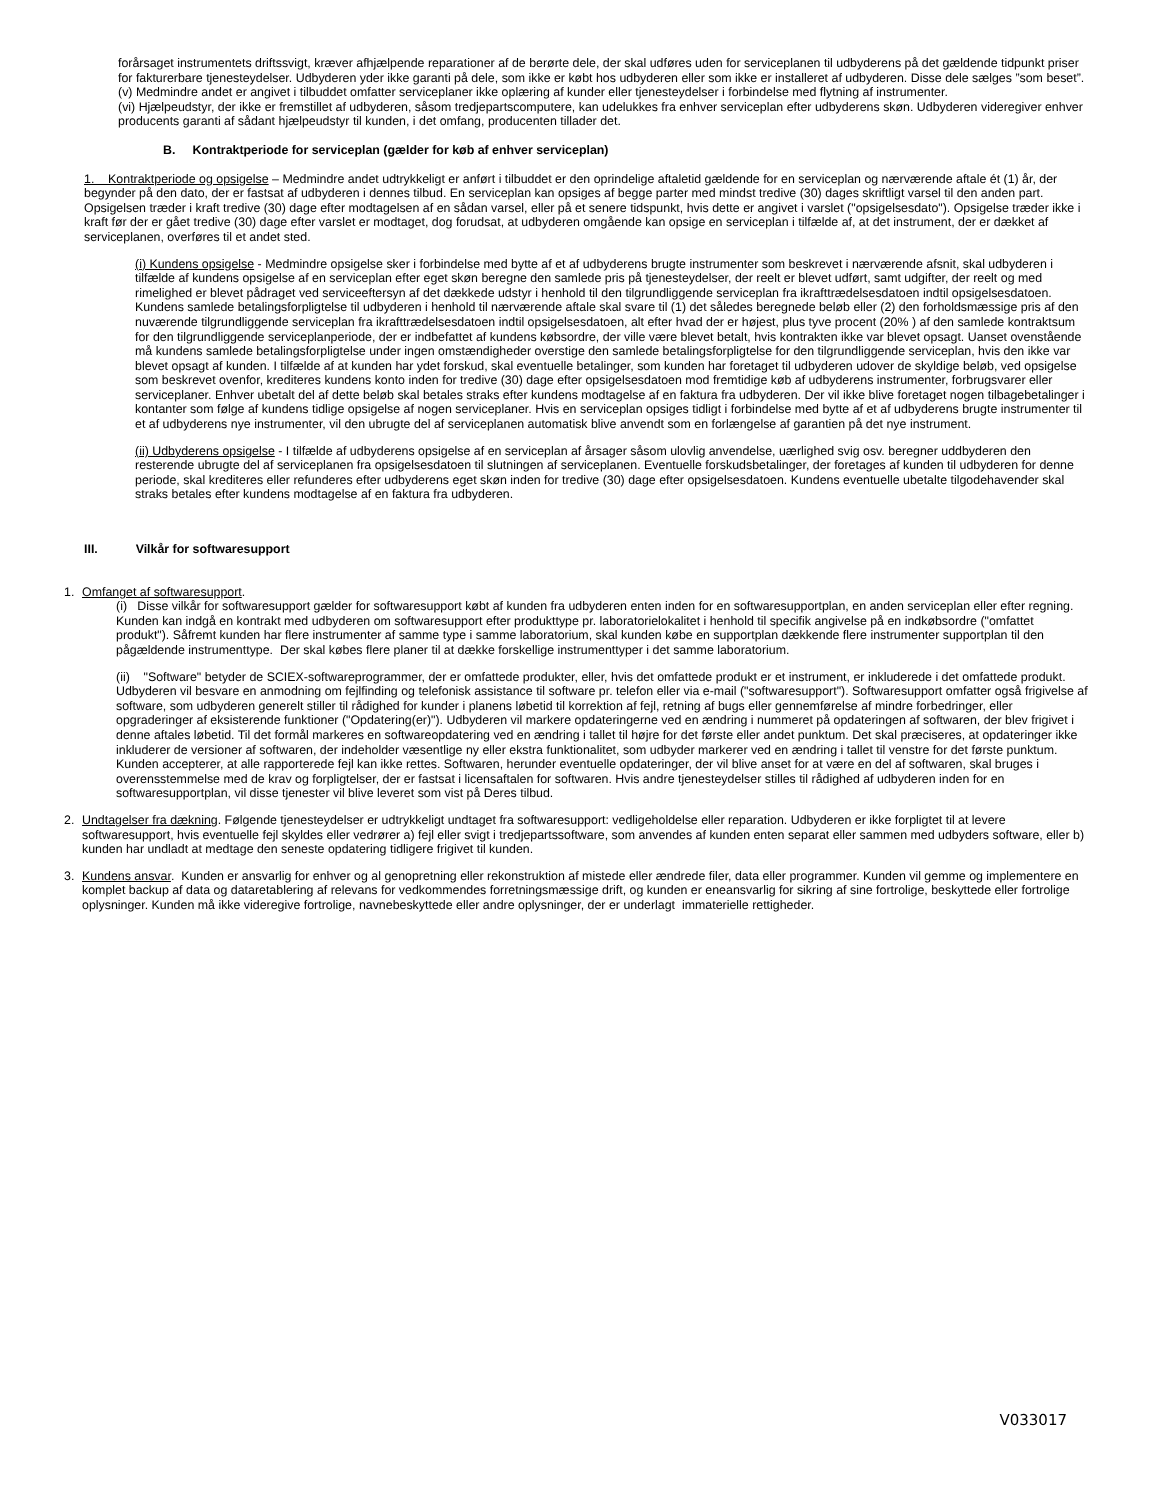forårsaget instrumentets driftssvigt, kræver afhjælpende reparationer af de berørte dele, der skal udføres uden for serviceplanen til udbyderens på det gældende tidpunkt priser for fakturerbare tjenesteydelser. Udbyderen yder ikke garanti på dele, som ikke er købt hos udbyderen eller som ikke er installeret af udbyderen. Disse dele sælges ”som beset”.
(v) Medmindre andet er angivet i tilbuddet omfatter serviceplaner ikke oplæring af kunder eller tjenesteydelser i forbindelse med flytning af instrumenter.
(vi) Hjælpeudstyr, der ikke er fremstillet af udbyderen, såsom tredjepartscomputere, kan udelukkes fra enhver serviceplan efter udbyderens skøn. Udbyderen videregiver enhver producents garanti af sådant hjælpeudstyr til kunden, i det omfang, producenten tillader det.
B. Kontraktperiode for serviceplan (gælder for køb af enhver serviceplan)
1. Kontraktperiode og opsigelse – Medmindre andet udtrykkeligt er anført i tilbuddet er den oprindelige aftaletid gældende for en serviceplan og nærværende aftale ét (1) år, der begynder på den dato, der er fastsat af udbyderen i dennes tilbud. En serviceplan kan opsiges af begge parter med mindst tredive (30) dages skriftligt varsel til den anden part. Opsigelsen træder i kraft tredive (30) dage efter modtagelsen af en sådan varsel, eller på et senere tidspunkt, hvis dette er angivet i varslet ("opsigelsesdato"). Opsigelse træder ikke i kraft før der er gået tredive (30) dage efter varslet er modtaget, dog forudsat, at udbyderen omgående kan opsige en serviceplan i tilfælde af, at det instrument, der er dækket af serviceplanen, overføres til et andet sted.
(i) Kundens opsigelse - Medmindre opsigelse sker i forbindelse med bytte af et af udbyderens brugte instrumenter som beskrevet i nærværende afsnit, skal udbyderen i tilfælde af kundens opsigelse af en serviceplan efter eget skøn beregne den samlede pris på tjenesteydelser, der reelt er blevet udført, samt udgifter, der reelt og med rimelighed er blevet pådraget ved serviceeftersyn af det dækkede udstyr i henhold til den tilgrundliggende serviceplan fra ikrafttrædelsesdatoen indtil opsigelsesdatoen. Kundens samlede betalingsforpligtelse til udbyderen i henhold til nærværende aftale skal svare til (1) det således beregnede beløb eller (2) den forholdsmæssige pris af den nuværende tilgrundliggende serviceplan fra ikrafttrædelsesdatoen indtil opsigelsesdatoen, alt efter hvad der er højest, plus tyve procent (20% ) af den samlede kontraktsum for den tilgrundliggende serviceplanperiode, der er indbefattet af kundens købsordre, der ville være blevet betalt, hvis kontrakten ikke var blevet opsagt. Uanset ovenstående må kundens samlede betalingsforpligtelse under ingen omstændigheder overstige den samlede betalingsforpligtelse for den tilgrundliggende serviceplan, hvis den ikke var blevet opsagt af kunden. I tilfælde af at kunden har ydet forskud, skal eventuelle betalinger, som kunden har foretaget til udbyderen udover de skyldige beløb, ved opsigelse som beskrevet ovenfor, krediteres kundens konto inden for tredive (30) dage efter opsigelsesdatoen mod fremtidige køb af udbyderens instrumenter, forbrugsvarer eller serviceplaner. Enhver ubetalt del af dette beløb skal betales straks efter kundens modtagelse af en faktura fra udbyderen. Der vil ikke blive foretaget nogen tilbagebetalinger i kontanter som følge af kundens tidlige opsigelse af nogen serviceplaner. Hvis en serviceplan opsiges tidligt i forbindelse med bytte af et af udbyderens brugte instrumenter til et af udbyderens nye instrumenter, vil den ubrugte del af serviceplanen automatisk blive anvendt som en forlængelse af garantien på det nye instrument.
(ii) Udbyderens opsigelse - I tilfælde af udbyderens opsigelse af en serviceplan af årsager såsom ulovlig anvendelse, uærlighed svig osv. beregner uddbyderen den resterende ubrugte del af serviceplanen fra opsigelsesdatoen til slutningen af serviceplanen. Eventuelle forskudsbetalinger, der foretages af kunden til udbyderen for denne periode, skal krediteres eller refunderes efter udbyderens eget skøn inden for tredive (30) dage efter opsigelsesdatoen. Kundens eventuelle ubetalte tilgodehavender skal straks betales efter kundens modtagelse af en faktura fra udbyderen.
III. Vilkår for softwaresupport
1. Omfanget af softwaresupport.
(i) Disse vilkår for softwaresupport gælder for softwaresupport købt af kunden fra udbyderen enten inden for en softwaresupportplan, en anden serviceplan eller efter regning. Kunden kan indgå en kontrakt med udbyderen om softwaresupport efter produkttype pr. laboratorielokalitet i henhold til specifik angivelse på en indkøbsordre ("omfattet produkt"). Såfremt kunden har flere instrumenter af samme type i samme laboratorium, skal kunden købe en supportplan dækkende flere instrumenter supportplan til den pågældende instrumenttype. Der skal købes flere planer til at dække forskellige instrumenttyper i det samme laboratorium.
(ii) "Software" betyder de SCIEX-softwareprogrammer, der er omfattede produkter, eller, hvis det omfattede produkt er et instrument, er inkluderede i det omfattede produkt. Udbyderen vil besvare en anmodning om fejlfinding og telefonisk assistance til software pr. telefon eller via e-mail ("softwaresupport"). Softwaresupport omfatter også frigivelse af software, som udbyderen generelt stiller til rådighed for kunder i planens løbetid til korrektion af fejl, retning af bugs eller gennemførelse af mindre forbedringer, eller opgraderinger af eksisterende funktioner ("Opdatering(er)"). Udbyderen vil markere opdateringerne ved en ændring i nummeret på opdateringen af softwaren, der blev frigivet i denne aftales løbetid. Til det formål markeres en softwareopdatering ved en ændring i tallet til højre for det første eller andet punktum. Det skal præciseres, at opdateringer ikke inkluderer de versioner af softwaren, der indeholder væsentlige ny eller ekstra funktionalitet, som udbyder markerer ved en ændring i tallet til venstre for det første punktum. Kunden accepterer, at alle rapporterede fejl kan ikke rettes. Softwaren, herunder eventuelle opdateringer, der vil blive anset for at være en del af softwaren, skal bruges i overensstemmelse med de krav og forpligtelser, der er fastsat i licensaftalen for softwaren. Hvis andre tjenesteydelser stilles til rådighed af udbyderen inden for en softwaresupportplan, vil disse tjenester vil blive leveret som vist på Deres tilbud.
2. Undtagelser fra dækning. Følgende tjenesteydelser er udtrykkeligt undtaget fra softwaresupport: vedligeholdelse eller reparation. Udbyderen er ikke forpligtet til at levere softwaresupport, hvis eventuelle fejl skyldes eller vedrører a) fejl eller svigt i tredjepartssoftware, som anvendes af kunden enten separat eller sammen med udbyders software, eller b) kunden har undladt at medtage den seneste opdatering tidligere frigivet til kunden.
3. Kundens ansvar. Kunden er ansvarlig for enhver og al genopretning eller rekonstruktion af mistede eller ændrede filer, data eller programmer. Kunden vil gemme og implementere en komplet backup af data og dataretablering af relevans for vedkommendes forretningsmæssige drift, og kunden er eneansvarlig for sikring af sine fortrolige, beskyttede eller fortrolige oplysninger. Kunden må ikke videregive fortrolige, navnebeskyttede eller andre oplysninger, der er underlagt immaterielle rettigheder.
V033017